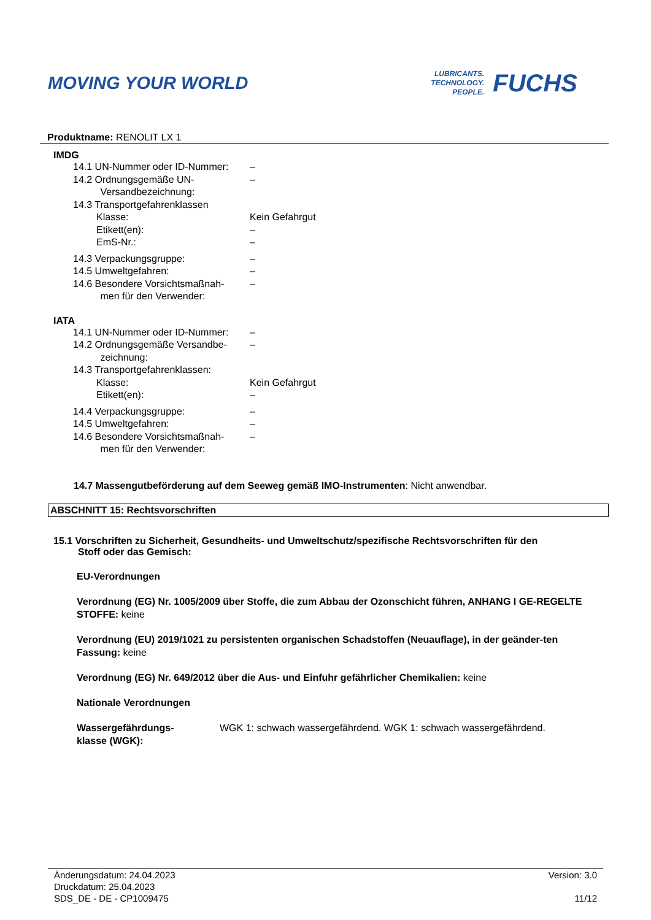MOVING YOUR WORLD
LUBRICANTS.
TECHNOLOGY.
PEOPLE.
FUCHS
Produktname: RENOLIT LX 1
IMDG
| 14.1 UN-Nummer oder ID-Nummer: | – |
| 14.2 Ordnungsgemäße UN- Versandbezeichnung: | – |
| 14.3 Transportgefahrenklassen | |
| Klasse: | Kein Gefahrgut |
| Etikett(en): | – |
| EmS-Nr.: | – |
| 14.3 Verpackungsgruppe: | – |
| 14.5 Umweltgefahren: | – |
| 14.6 Besondere Vorsichtsmaßnah- men für den Verwender: | – |
IATA
| 14.1 UN-Nummer oder ID-Nummer: | – |
| 14.2 Ordnungsgemäße Versandbe- zeichnung: | – |
| 14.3 Transportgefahrenklassen: | |
| Klasse: | Kein Gefahrgut |
| Etikett(en): | – |
| 14.4 Verpackungsgruppe: | – |
| 14.5 Umweltgefahren: | – |
| 14.6 Besondere Vorsichtsmaßnah- men für den Verwender: | – |
14.7 Massengutbeförderung auf dem Seeweg gemäß IMO-Instrumenten: Nicht anwendbar.
ABSCHNITT 15: Rechtsvorschriften
15.1 Vorschriften zu Sicherheit, Gesundheits- und Umweltschutz/spezifische Rechtsvorschriften für den
Stoff oder das Gemisch:
EU-Verordnungen
Verordnung (EG) Nr. 1005/2009 über Stoffe, die zum Abbau der Ozonschicht führen, ANHANG I GE-REGELTE STOFFE: keine
Verordnung (EU) 2019/1021 zu persistenten organischen Schadstoffen (Neuauflage), in der geänder-ten Fassung: keine
Verordnung (EG) Nr. 649/2012 über die Aus- und Einfuhr gefährlicher Chemikalien: keine
Nationale Verordnungen
Wassergefährdungs-
klasse (WGK): WGK 1: schwach wassergefährdend. WGK 1: schwach wassergefährdend.
Änderungsdatum: 24.04.2023
Druckdatum: 25.04.2023
SDS_DE - DE - CP1009475
Version: 3.0
11/12